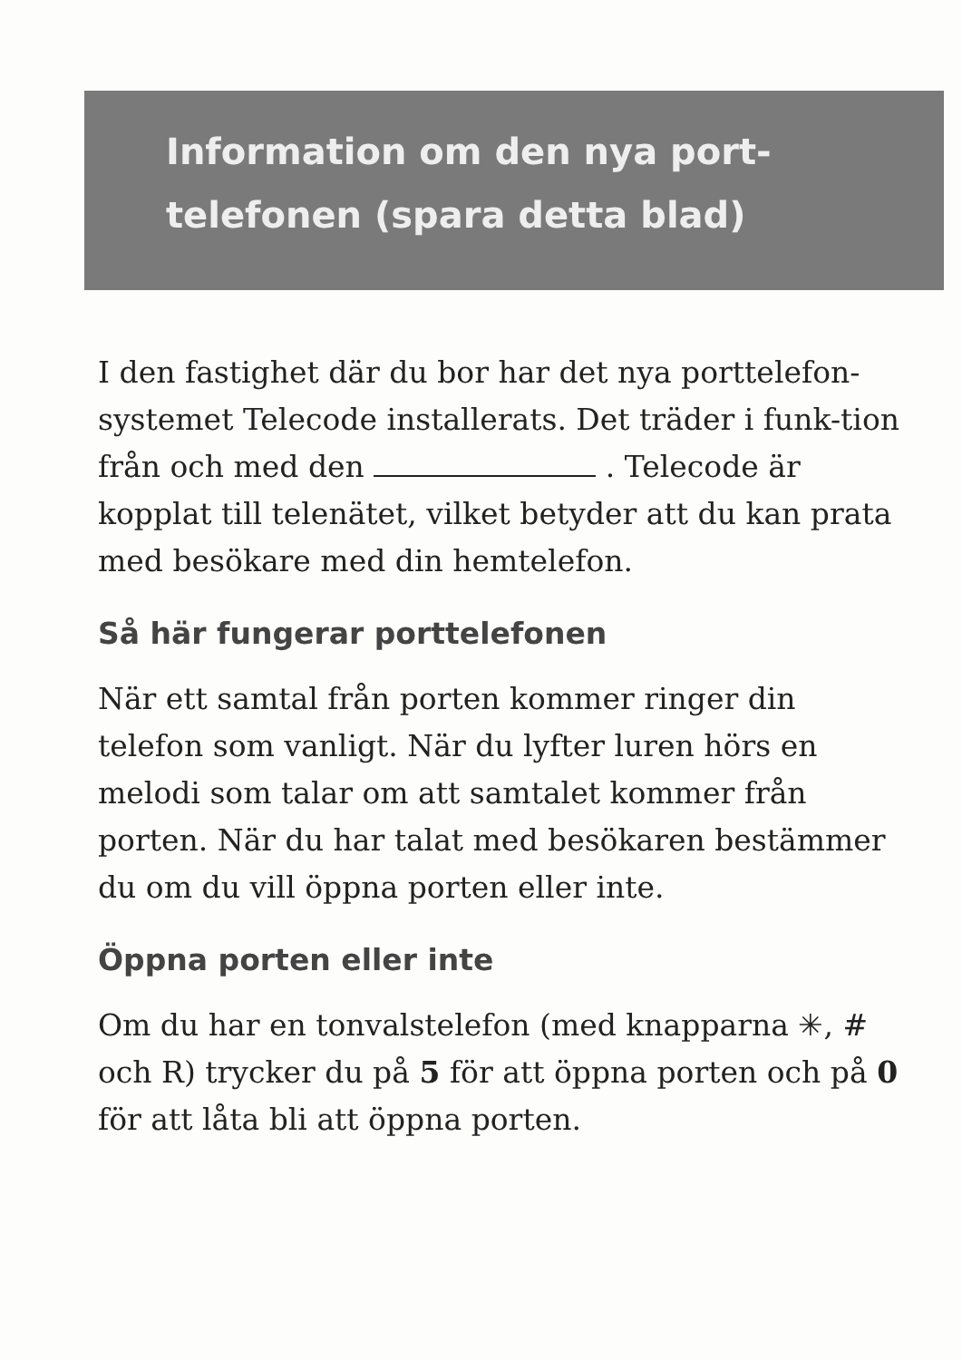Information om den nya port-
telefonen (spara detta blad)
I den fastighet där du bor har det nya porttelefon-systemet Telecode installerats. Det träder i funk-tion från och med den . Telecode är kopplat till telenätet, vilket betyder att du kan prata med besökare med din hemtelefon.
Så här fungerar porttelefonen
När ett samtal från porten kommer ringer din telefon som vanligt. När du lyfter luren hörs en melodi som talar om att samtalet kommer från porten. När du har talat med besökaren bestämmer du om du vill öppna porten eller inte.
Öppna porten eller inte
Om du har en tonvalstelefon (med knapparna ✳, # och R) trycker du på 5 för att öppna porten och på 0 för att låta bli att öppna porten.